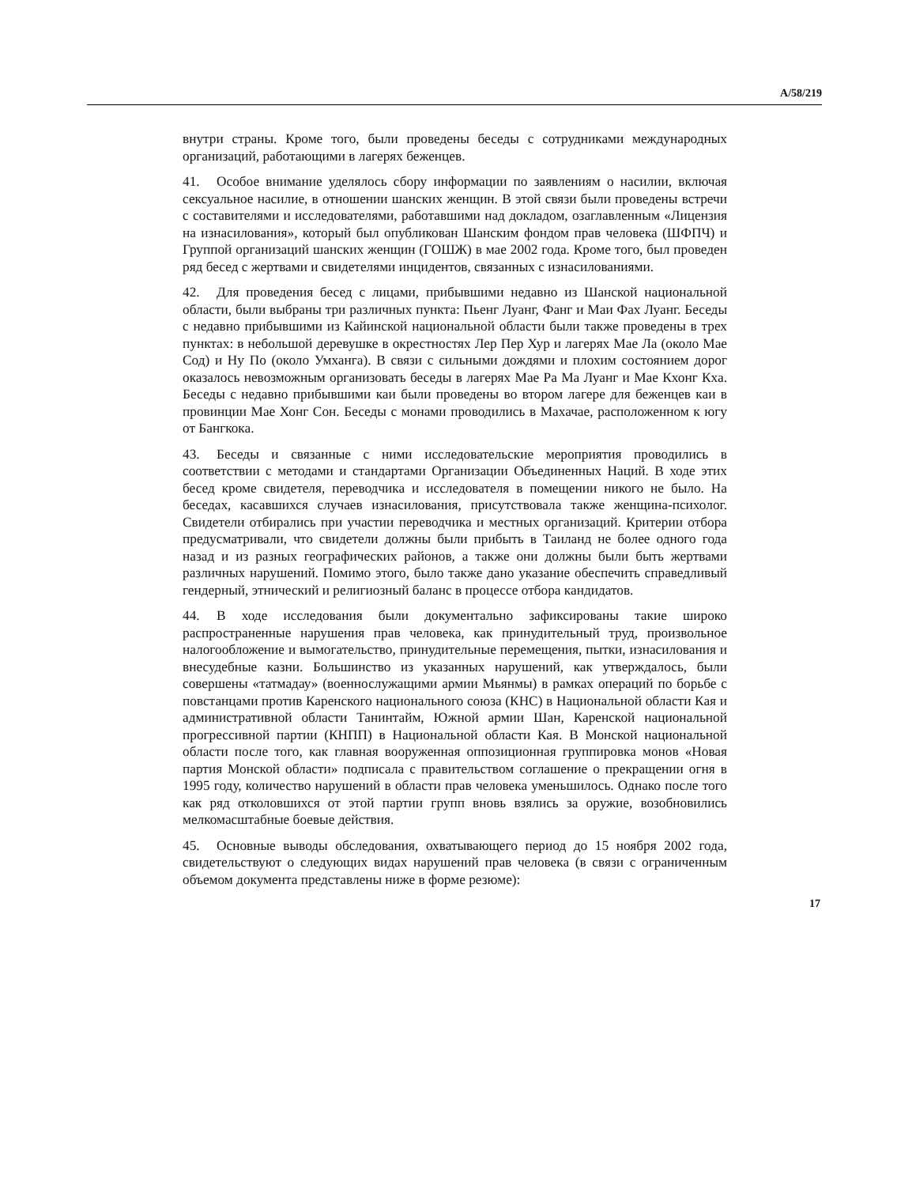A/58/219
внутри страны. Кроме того, были проведены беседы с сотрудниками междуна­родных организаций, работающими в лагерях беженцев.
41. Особое внимание уделялось сбору информации по заявлениям о насилии, включая сексуальное насилие, в отношении шанских женщин. В этой связи были проведены встречи с составителями и исследователями, работавшими над докладом, озаглавленным «Лицензия на изнасилования», который был опубликован Шанским фондом прав человека (ШФПЧ) и Группой организаций шанских женщин (ГОШЖ) в мае 2002 года. Кроме того, был проведен ряд бе­сед с жертвами и свидетелями инцидентов, связанных с изнасилованиями.
42. Для проведения бесед с лицами, прибывшими недавно из Шанской на­циональной области, были выбраны три различных пункта: Пьенг Луанг, Фанг и Маи Фах Луанг. Беседы с недавно прибывшими из Кайинской национальной области были также проведены в трех пунктах: в небольшой деревушке в окре­стностях Лер Пер Хур и лагерях Мае Ла (около Мае Сод) и Ну По (около Ум­ханга). В связи с сильными дождями и плохим состоянием дорог оказалось не­возможным организовать беседы в лагерях Мае Ра Ма Луанг и Мае Кхонг Кха. Беседы с недавно прибывшими каи были проведены во втором лагере для бе­женцев каи в провинции Мае Хонг Сон. Беседы с монами проводились в Маха­чае, расположенном к югу от Бангкока.
43. Беседы и связанные с ними исследовательские мероприятия проводились в соответствии с методами и стандартами Организации Объединенных Наций. В ходе этих бесед кроме свидетеля, переводчика и исследователя в помещении никого не было. На беседах, касавшихся случаев изнасилования, присутствова­ла также женщина-психолог. Свидетели отбирались при участии переводчика и местных организаций. Критерии отбора предусматривали, что свидетели должны были прибыть в Таиланд не более одного года назад и из разных гео­графических районов, а также они должны были быть жертвами различных на­рушений. Помимо этого, было также дано указание обеспечить справедливый гендерный, этнический и религиозный баланс в процессе отбора кандидатов.
44. В ходе исследования были документально зафиксированы такие широко распространенные нарушения прав человека, как принудительный труд, произ­вольное налогообложение и вымогательство, принудительные перемещения, пытки, изнасилования и внесудебные казни. Большинство из указанных нару­шений, как утверждалось, были совершены «татмадау» (военнослужащими ар­мии Мьянмы) в рамках операций по борьбе с повстанцами против Каренского национального союза (КНС) в Национальной области Кая и административной области Танинтайм, Южной армии Шан, Каренской национальной прогрессив­ной партии (КНПП) в Национальной области Кая. В Монской национальной области после того, как главная вооруженная оппозиционная группировка мо­нов «Новая партия Монской области» подписала с правительством соглашение о прекращении огня в 1995 году, количество нарушений в области прав челове­ка уменьшилось. Однако после того как ряд отколовшихся от этой партии групп вновь взялись за оружие, возобновились мелкомасштабные боевые дей­ствия.
45. Основные выводы обследования, охватывающего период до 15 ноября 2002 года, свидетельствуют о следующих видах нарушений прав человека (в связи с ограниченным объемом документа представлены ниже в форме резю­ме):
17